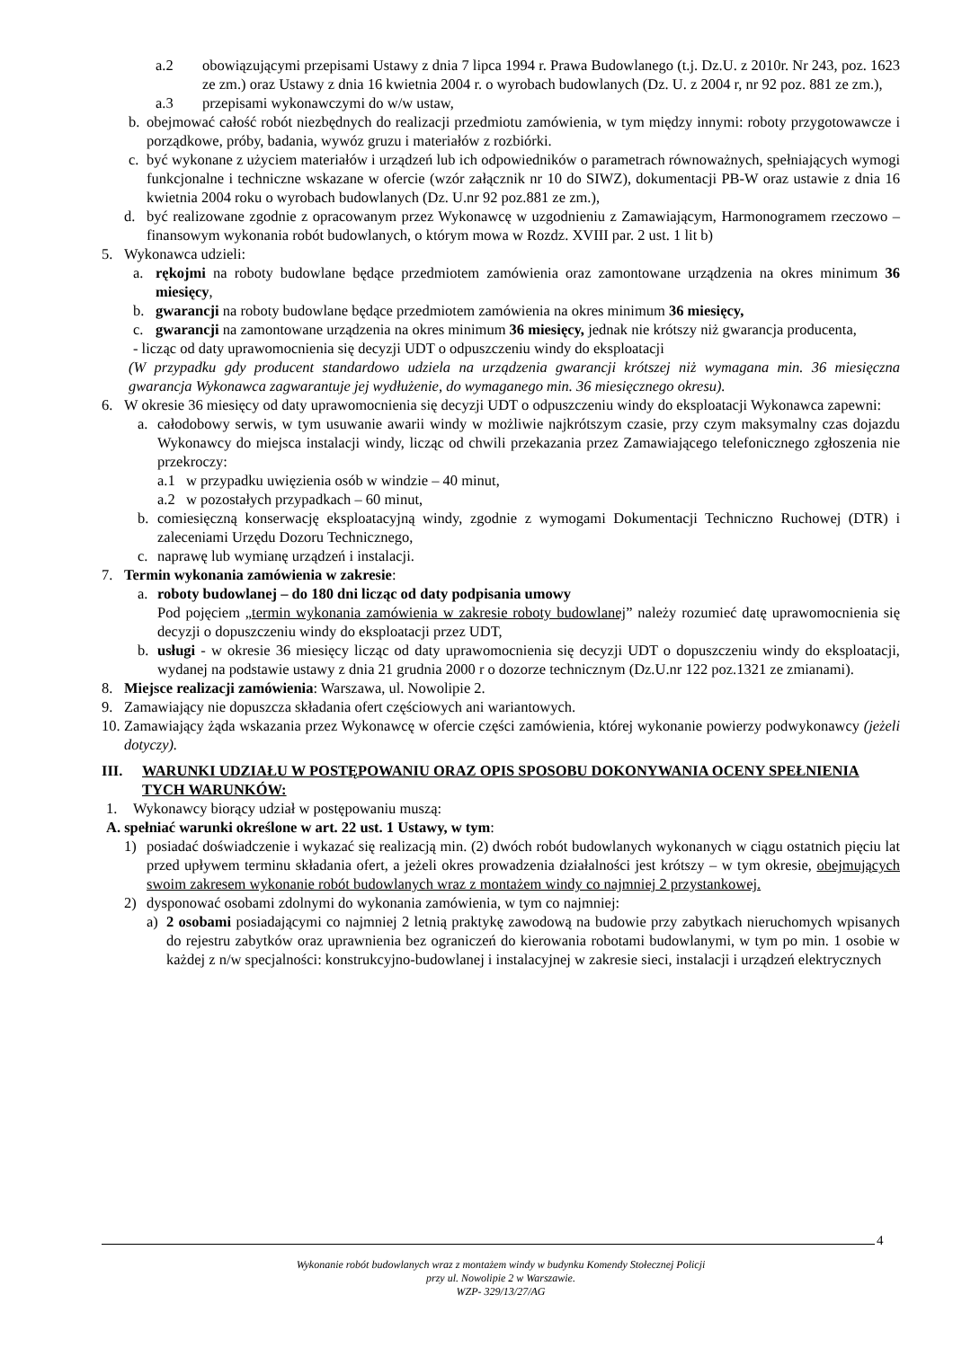a.2 obowiązującymi przepisami Ustawy z dnia 7 lipca 1994 r. Prawa Budowlanego (t.j. Dz.U. z 2010r. Nr 243, poz. 1623 ze zm.) oraz Ustawy z dnia 16 kwietnia 2004 r. o wyrobach budowlanych (Dz. U. z 2004 r, nr 92 poz. 881 ze zm.),
a.3 przepisami wykonawczymi do w/w ustaw,
b. obejmować całość robót niezbędnych do realizacji przedmiotu zamówienia, w tym między innymi: roboty przygotowawcze i porządkowe, próby, badania, wywóz gruzu i materiałów z rozbiórki.
c. być wykonane z użyciem materiałów i urządzeń lub ich odpowiedników o parametrach równoważnych, spełniających wymogi funkcjonalne i techniczne wskazane w ofercie (wzór załącznik nr 10 do SIWZ), dokumentacji PB-W oraz ustawie z dnia 16 kwietnia 2004 roku o wyrobach budowlanych (Dz. U.nr 92 poz.881 ze zm.),
d. być realizowane zgodnie z opracowanym przez Wykonawcę w uzgodnieniu z Zamawiającym, Harmonogramem rzeczowo – finansowym wykonania robót budowlanych, o którym mowa w Rozdz. XVIII par. 2 ust. 1 lit b)
5. Wykonawca udzieli:
a. rękojmi na roboty budowlane będące przedmiotem zamówienia oraz zamontowane urządzenia na okres minimum 36 miesięcy,
b. gwarancji na roboty budowlane będące przedmiotem zamówienia na okres minimum 36 miesięcy,
c. gwarancji na zamontowane urządzenia na okres minimum 36 miesięcy, jednak nie krótszy niż gwarancja producenta,
- licząc od daty uprawomocnienia się decyzji UDT o odpuszczeniu windy do eksploatacji
(W przypadku gdy producent standardowo udziela na urządzenia gwarancji krótszej niż wymagana min. 36 miesięczna gwarancja Wykonawca zagwarantuje jej wydłużenie, do wymaganego min. 36 miesięcznego okresu).
6. W okresie 36 miesięcy od daty uprawomocnienia się decyzji UDT o odpuszczeniu windy do eksploatacji Wykonawca zapewni:
a. całodobowy serwis, w tym usuwanie awarii windy w możliwie najkrótszym czasie, przy czym maksymalny czas dojazdu Wykonawcy do miejsca instalacji windy, licząc od chwili przekazania przez Zamawiającego telefonicznego zgłoszenia nie przekroczy:
a.1 w przypadku uwięzienia osób w windzie – 40 minut,
a.2 w pozostałych przypadkach – 60 minut,
b. comiesięczną konserwację eksploatacyjną windy, zgodnie z wymogami Dokumentacji Techniczno Ruchowej (DTR) i zaleceniami Urzędu Dozoru Technicznego,
c. naprawę lub wymianę urządzeń i instalacji.
7. Termin wykonania zamówienia w zakresie:
a. roboty budowlanej – do 180 dni licząc od daty podpisania umowy
Pod pojęciem „termin wykonania zamówienia w zakresie roboty budowlanej” należy rozumieć datę uprawomocnienia się decyzji o dopuszczeniu windy do eksploatacji przez UDT,
b. usługi - w okresie 36 miesięcy licząc od daty uprawomocnienia się decyzji UDT o dopuszczeniu windy do eksploatacji, wydanej na podstawie ustawy z dnia 21 grudnia 2000 r o dozorze technicznym (Dz.U.nr 122 poz.1321 ze zmianami).
8. Miejsce realizacji zamówienia: Warszawa, ul. Nowolipie 2.
9. Zamawiający nie dopuszcza składania ofert częściowych ani wariantowych.
10. Zamawiający żąda wskazania przez Wykonawcę w ofercie części zamówienia, której wykonanie powierzy podwykonawcy (jeżeli dotyczy).
III. WARUNKI UDZIAŁU W POSTĘPOWANIU ORAZ OPIS SPOSOBU DOKONYWANIA OCENY SPEŁNIENIA TYCH WARUNKÓW:
1. Wykonawcy biorący udział w postępowaniu muszą:
A. spełniać warunki określone w art. 22 ust. 1 Ustawy, w tym:
1) posiadać doświadczenie i wykazać się realizacją min. (2) dwóch robót budowlanych wykonanych w ciągu ostatnich pięciu lat przed upływem terminu składania ofert, a jeżeli okres prowadzenia działalności jest krótszy – w tym okresie, obejmujących swoim zakresem wykonanie robót budowlanych wraz z montażem windy co najmniej 2 przystankowej.
2) dysponować osobami zdolnymi do wykonania zamówienia, w tym co najmniej:
a) 2 osobami posiadającymi co najmniej 2 letnią praktykę zawodową na budowie przy zabytkach nieruchomych wpisanych do rejestru zabytków oraz uprawnienia bez ograniczeń do kierowania robotami budowlanymi, w tym po min. 1 osobie w każdej z n/w specjalności: konstrukcyjno-budowlanej i instalacyjnej w zakresie sieci, instalacji i urządzeń elektrycznych
4
Wykonanie robót budowlanych wraz z montażem windy w budynku Komendy Stołecznej Policji
przy ul. Nowolipie 2 w Warszawie.
WZP- 329/13/27/AG